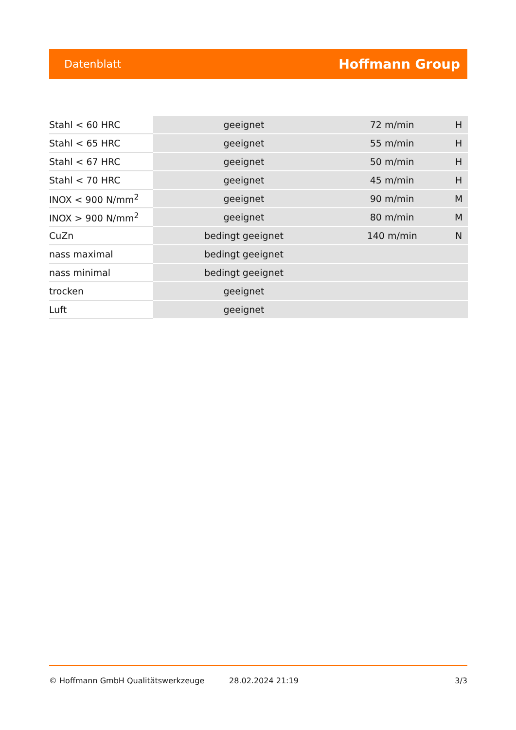Datenblatt Hoffmann Group
| Stahl < 60 HRC | geeignet | 72 m/min | H |
| Stahl < 65 HRC | geeignet | 55 m/min | H |
| Stahl < 67 HRC | geeignet | 50 m/min | H |
| Stahl < 70 HRC | geeignet | 45 m/min | H |
| INOX < 900 N/mm<sup>2</sup> | geeignet | 90 m/min | M |
| INOX > 900 N/mm<sup>2</sup> | geeignet | 80 m/min | M |
| CuZn | bedingt geeignet | 140 m/min | N |
| nass maximal | bedingt geeignet | | |
| nass minimal | bedingt geeignet | | |
| trocken | geeignet | | |
| Luft | geeignet | | |
© Hoffmann GmbH Qualitätswerkzeuge 28.02.2024 21:19 3/3